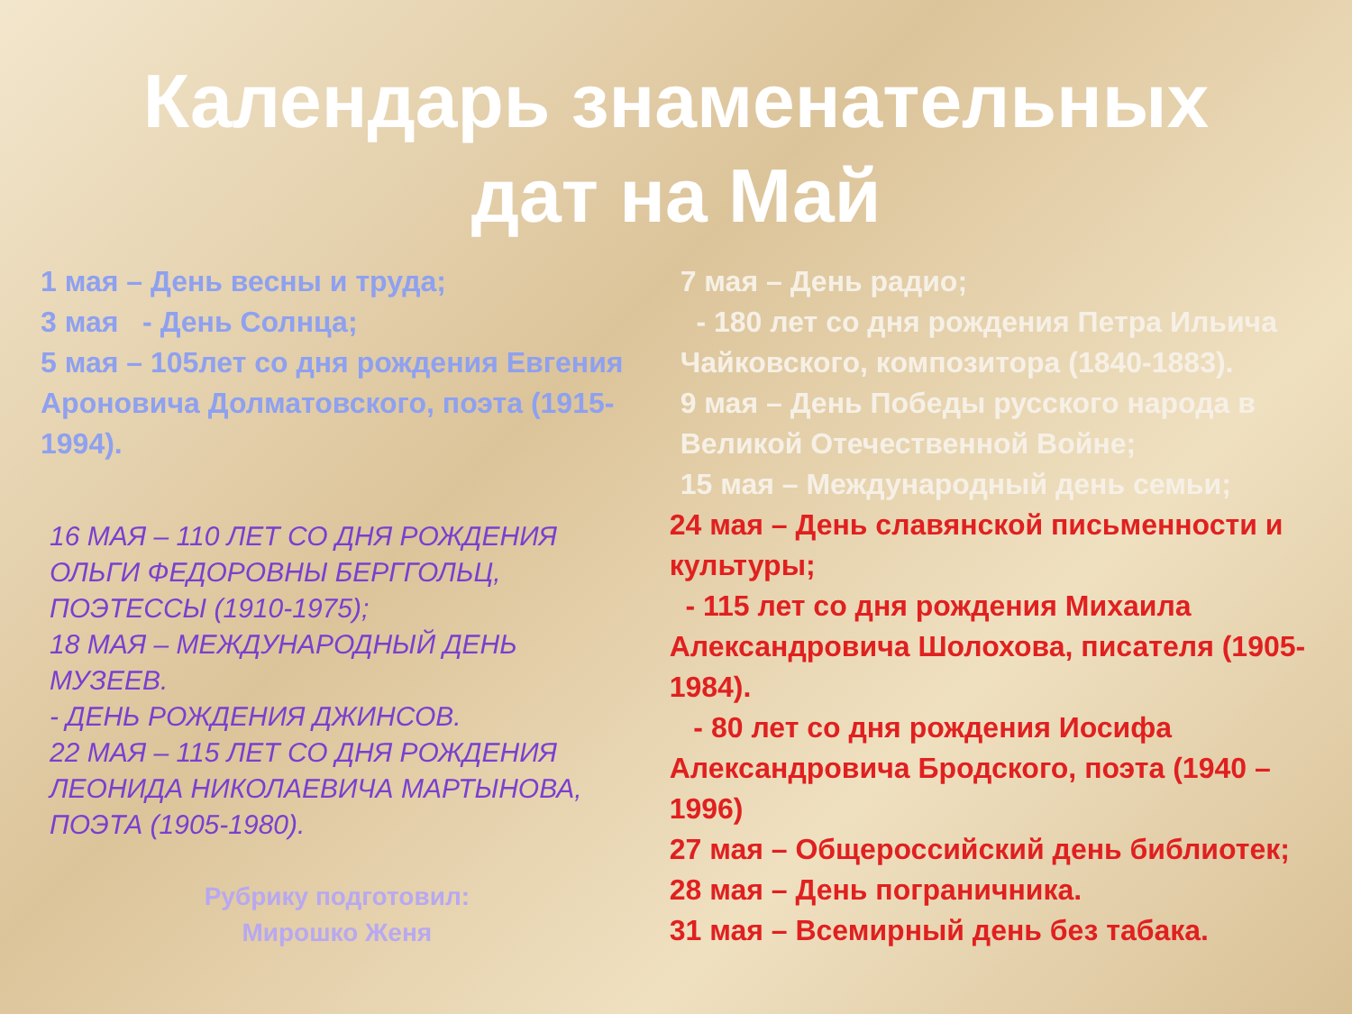Календарь знаменательных
дат на Май
1 мая – День весны и труда;
3 мая - День Солнца;
5 мая – 105лет со дня рождения Евгения Ароновича Долматовского, поэта (1915-1994).
16 МАЯ – 110 ЛЕТ СО ДНЯ РОЖДЕНИЯ ОЛЬГИ ФЕДОРОВНЫ БЕРГГОЛЬЦ, ПОЭТЕССЫ (1910-1975);
18 МАЯ – МЕЖДУНАРОДНЫЙ ДЕНЬ МУЗЕЕВ.
- ДЕНЬ РОЖДЕНИЯ ДЖИНСОВ.
22 МАЯ – 115 ЛЕТ СО ДНЯ РОЖДЕНИЯ ЛЕОНИДА НИКОЛАЕВИЧА МАРТЫНОВА, ПОЭТА (1905-1980).
Рубрику подготовил:
Мирошко Женя
7 мая – День радио;
- 180 лет со дня рождения Петра Ильича Чайковского, композитора (1840-1883).
9 мая – День Победы русского народа в Великой Отечественной Войне;
15 мая – Международный день семьи;
24 мая – День славянской письменности и культуры;
- 115 лет со дня рождения Михаила Александровича Шолохова, писателя (1905-1984).
- 80 лет со дня рождения Иосифа Александровича Бродского, поэта (1940 – 1996)
27 мая – Общероссийский день библиотек;
28 мая – День пограничника.
31 мая – Всемирный день без табака.